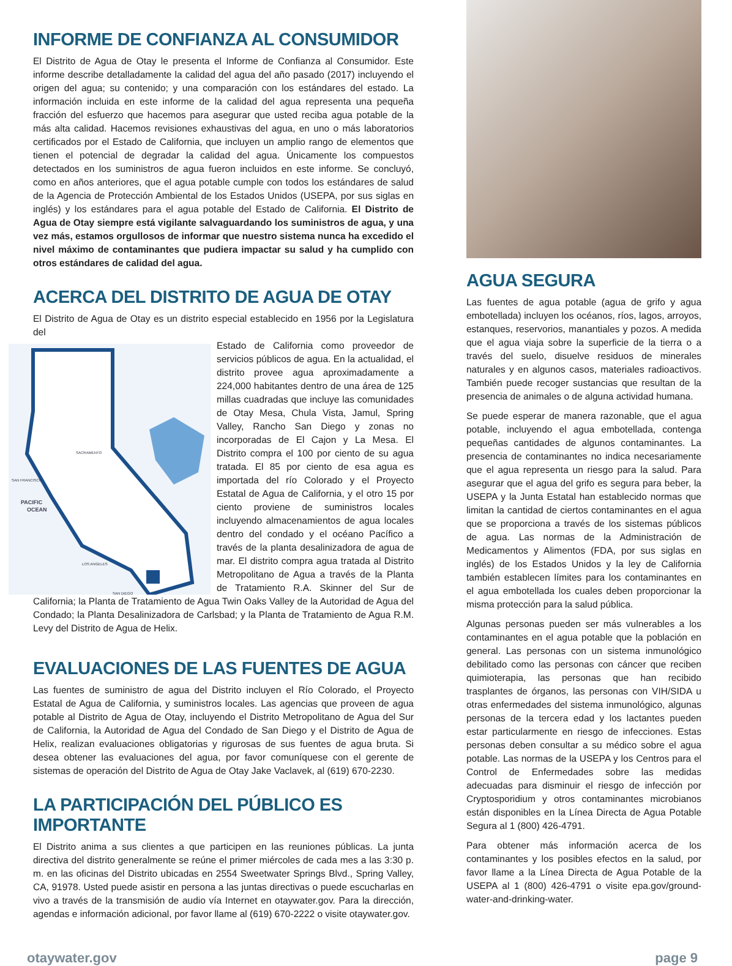INFORME DE CONFIANZA AL CONSUMIDOR
El Distrito de Agua de Otay le presenta el Informe de Confianza al Consumidor. Este informe describe detalladamente la calidad del agua del año pasado (2017) incluyendo el origen del agua; su contenido; y una comparación con los estándares del estado. La información incluida en este informe de la calidad del agua representa una pequeña fracción del esfuerzo que hacemos para asegurar que usted reciba agua potable de la más alta calidad. Hacemos revisiones exhaustivas del agua, en uno o más laboratorios certificados por el Estado de California, que incluyen un amplio rango de elementos que tienen el potencial de degradar la calidad del agua. Únicamente los compuestos detectados en los suministros de agua fueron incluidos en este informe. Se concluyó, como en años anteriores, que el agua potable cumple con todos los estándares de salud de la Agencia de Protección Ambiental de los Estados Unidos (USEPA, por sus siglas en inglés) y los estándares para el agua potable del Estado de California. El Distrito de Agua de Otay siempre está vigilante salvaguardando los suministros de agua, y una vez más, estamos orgullosos de informar que nuestro sistema nunca ha excedido el nivel máximo de contaminantes que pudiera impactar su salud y ha cumplido con otros estándares de calidad del agua.
ACERCA DEL DISTRITO DE AGUA DE OTAY
El Distrito de Agua de Otay es un distrito especial establecido en 1956 por la Legislatura del
SAN FRANCISCO
PACIFIC
OCEAN
LOS ANGELES
SAN DIEGO
SACRAMENTO
Estado de California como proveedor de servicios públicos de agua. En la actualidad, el distrito provee agua aproximadamente a 224,000 habitantes dentro de una área de 125 millas cuadradas que incluye las comunidades de Otay Mesa, Chula Vista, Jamul, Spring Valley, Rancho San Diego y zonas no incorporadas de El Cajon y La Mesa. El Distrito compra el 100 por ciento de su agua tratada. El 85 por ciento de esa agua es importada del río Colorado y el Proyecto Estatal de Agua de California, y el otro 15 por ciento proviene de suministros locales incluyendo almacenamientos de agua locales dentro del condado y el océano Pacífico a través de la planta desalinizadora de agua de mar. El distrito compra agua tratada al Distrito Metropolitano de Agua a través de la Planta de Tratamiento R.A. Skinner del Sur de California; la Planta de Tratamiento de Agua Twin Oaks Valley de la Autoridad de Agua del Condado; la Planta Desalinizadora de Carlsbad; y la Planta de Tratamiento de Agua R.M. Levy del Distrito de Agua de Helix.
EVALUACIONES DE LAS FUENTES DE AGUA
Las fuentes de suministro de agua del Distrito incluyen el Río Colorado, el Proyecto Estatal de Agua de California, y suministros locales. Las agencias que proveen de agua potable al Distrito de Agua de Otay, incluyendo el Distrito Metropolitano de Agua del Sur de California, la Autoridad de Agua del Condado de San Diego y el Distrito de Agua de Helix, realizan evaluaciones obligatorias y rigurosas de sus fuentes de agua bruta. Si desea obtener las evaluaciones del agua, por favor comuníquese con el gerente de sistemas de operación del Distrito de Agua de Otay Jake Vaclavek, al (619) 670-2230.
LA PARTICIPACIÓN DEL PÚBLICO ES IMPORTANTE
El Distrito anima a sus clientes a que participen en las reuniones públicas. La junta directiva del distrito generalmente se reúne el primer miércoles de cada mes a las 3:30 p. m. en las oficinas del Distrito ubicadas en 2554 Sweetwater Springs Blvd., Spring Valley, CA, 91978. Usted puede asistir en persona a las juntas directivas o puede escucharlas en vivo a través de la transmisión de audio vía Internet en otaywater.gov. Para la dirección, agendas e información adicional, por favor llame al (619) 670-2222 o visite otaywater.gov.
AGUA SEGURA
Las fuentes de agua potable (agua de grifo y agua embotellada) incluyen los océanos, ríos, lagos, arroyos, estanques, reservorios, manantiales y pozos. A medida que el agua viaja sobre la superficie de la tierra o a través del suelo, disuelve residuos de minerales naturales y en algunos casos, materiales radioactivos. También puede recoger sustancias que resultan de la presencia de animales o de alguna actividad humana.
Se puede esperar de manera razonable, que el agua potable, incluyendo el agua embotellada, contenga pequeñas cantidades de algunos contaminantes. La presencia de contaminantes no indica necesariamente que el agua representa un riesgo para la salud. Para asegurar que el agua del grifo es segura para beber, la USEPA y la Junta Estatal han establecido normas que limitan la cantidad de ciertos contaminantes en el agua que se proporciona a través de los sistemas públicos de agua. Las normas de la Administración de Medicamentos y Alimentos (FDA, por sus siglas en inglés) de los Estados Unidos y la ley de California también establecen límites para los contaminantes en el agua embotellada los cuales deben proporcionar la misma protección para la salud pública.
Algunas personas pueden ser más vulnerables a los contaminantes en el agua potable que la población en general. Las personas con un sistema inmunológico debilitado como las personas con cáncer que reciben quimioterapia, las personas que han recibido trasplantes de órganos, las personas con VIH/SIDA u otras enfermedades del sistema inmunológico, algunas personas de la tercera edad y los lactantes pueden estar particularmente en riesgo de infecciones. Estas personas deben consultar a su médico sobre el agua potable. Las normas de la USEPA y los Centros para el Control de Enfermedades sobre las medidas adecuadas para disminuir el riesgo de infección por Cryptosporidium y otros contaminantes microbianos están disponibles en la Línea Directa de Agua Potable Segura al 1 (800) 426-4791.
Para obtener más información acerca de los contaminantes y los posibles efectos en la salud, por favor llame a la Línea Directa de Agua Potable de la USEPA al 1 (800) 426-4791 o visite epa.gov/ground-water-and-drinking-water.
otaywater.gov page 9